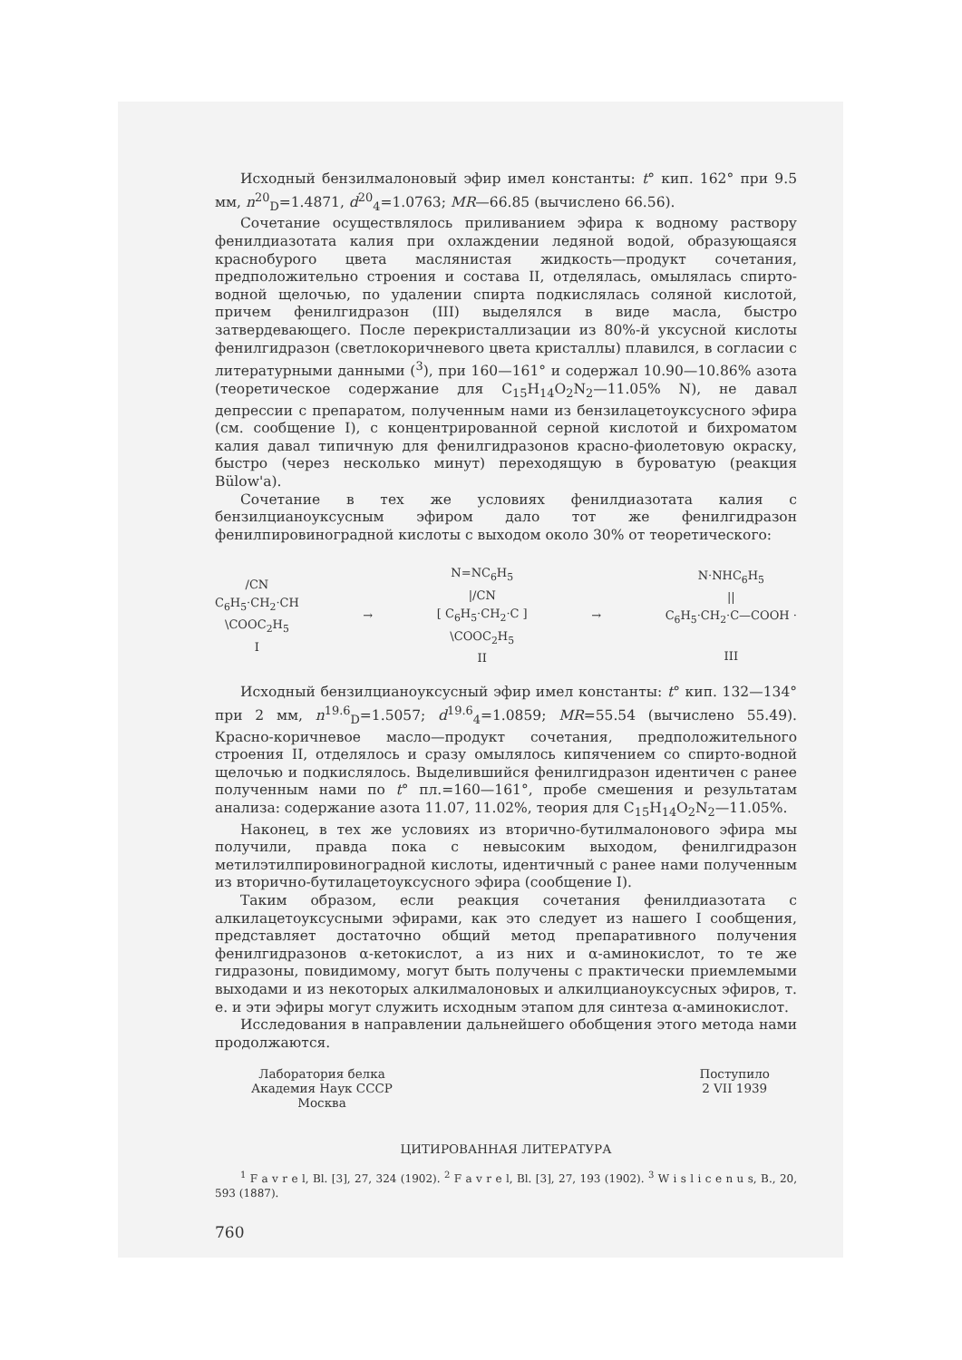Исходный бензилмалоновый эфир имел константы: t° кип. 162° при 9.5 мм, n<sup>20</sup><sub>D</sub>=1.4871, d<sup>20</sup><sub>4</sub>=1.0763; MR—66.85 (вычислено 66.56).
Сочетание осуществлялось приливанием эфира к водному раствору фенилдиазотата калия при охлаждении ледяной водой, образующаяся краснобурого цвета маслянистая жидкость—продукт сочетания, предположительно строения и состава II, отделялась, омылялась спирто-водной щелочью, по удалении спирта подкислялась соляной кислотой, причем фенилгидразон (III) выделялся в виде масла, быстро затвердевающего. После перекристаллизации из 80%-й уксусной кислоты фенилгидразон (светлокоричневого цвета кристаллы) плавился, в согласии с литературными данными (<sup>3</sup>), при 160—161° и содержал 10.90—10.86% азота (теоретическое содержание для C<sub>15</sub>H<sub>14</sub>O<sub>2</sub>N<sub>2</sub>—11.05% N), не давал депрессии с препаратом, полученным нами из бензилацетоуксусного эфира (см. сообщение I), с концентрированной серной кислотой и бихроматом калия давал типичную для фенилгидразонов красно-фиолетовую окраску, быстро (через несколько минут) переходящую в буроватую (реакция Bülow'a).
Сочетание в тех же условиях фенилдиазотата калия с бензилцианоуксусным эфиром дало тот же фенилгидразон фенилпировиноградной кислоты с выходом около 30% от теоретического:
/CN
C<sub>6</sub>H<sub>5</sub>·CH<sub>2</sub>·CH
\COOC<sub>2</sub>H<sub>5</sub>
I
→
N=NC<sub>6</sub>H<sub>5</sub>
|/CN
[ C<sub>6</sub>H<sub>5</sub>·CH<sub>2</sub>·C ]
\COOC<sub>2</sub>H<sub>5</sub>
II
→
N·NHC<sub>6</sub>H<sub>5</sub>
||
C<sub>6</sub>H<sub>5</sub>·CH<sub>2</sub>·C—COOH ·
III
Исходный бензилцианоуксусный эфир имел константы: t° кип. 132—134° при 2 мм, n<sup>19.6</sup><sub>D</sub>=1.5057; d<sup>19.6</sup><sub>4</sub>=1.0859; MR=55.54 (вычислено 55.49). Красно-коричневое масло—продукт сочетания, предположительного строения II, отделялось и сразу омылялось кипячением со спирто-водной щелочью и подкислялось. Выделившийся фенилгидразон идентичен с ранее полученным нами по t° пл.=160—161°, пробе смешения и результатам анализа: содержание азота 11.07, 11.02%, теория для C<sub>15</sub>H<sub>14</sub>O<sub>2</sub>N<sub>2</sub>—11.05%.
Наконец, в тех же условиях из вторично-бутилмалонового эфира мы получили, правда пока с невысоким выходом, фенилгидразон метилэтилпировиноградной кислоты, идентичный с ранее нами полученным из вторично-бутилацетоуксусного эфира (сообщение I).
Таким образом, если реакция сочетания фенилдиазотата с алкилацетоуксусными эфирами, как это следует из нашего I сообщения, представляет достаточно общий метод препаративного получения фенилгидразонов α-кетокислот, а из них и α-аминокислот, то те же гидразоны, повидимому, могут быть получены с практически приемлемыми выходами и из некоторых алкилмалоновых и алкилцианоуксусных эфиров, т. е. и эти эфиры могут служить исходным этапом для синтеза α-аминокислот.
Исследования в направлении дальнейшего обобщения этого метода нами продолжаются.
Лаборатория белка
Академия Наук СССР
Москва
Поступило
2 VII 1939
ЦИТИРОВАННАЯ ЛИТЕРАТУРА
<sup>1</sup> F a v r e l, Bl. [3], 27, 324 (1902). <sup>2</sup> F a v r e l, Bl. [3], 27, 193 (1902). <sup>3</sup> W i s l i c e n u s, B., 20, 593 (1887).
760